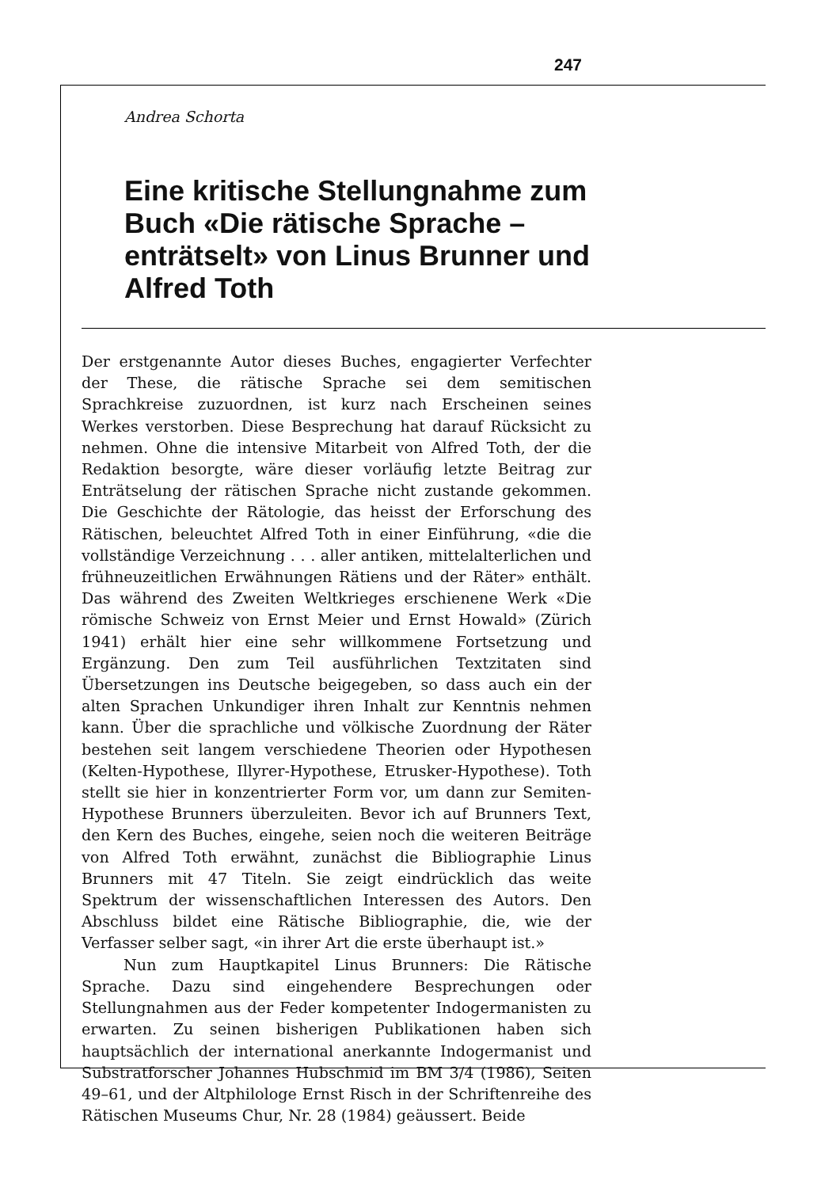247
Andrea Schorta
Eine kritische Stellungnahme zum Buch «Die rätische Sprache – enträtselt» von Linus Brunner und Alfred Toth
Der erstgenannte Autor dieses Buches, engagierter Verfechter der These, die rätische Sprache sei dem semitischen Sprachkreise zuzuordnen, ist kurz nach Erscheinen seines Werkes verstorben. Diese Besprechung hat darauf Rücksicht zu nehmen. Ohne die intensive Mitarbeit von Alfred Toth, der die Redaktion besorgte, wäre dieser vorläufig letzte Beitrag zur Enträtselung der rätischen Sprache nicht zustande gekommen. Die Geschichte der Rätologie, das heisst der Erforschung des Rätischen, beleuchtet Alfred Toth in einer Einführung, «die die vollständige Verzeichnung . . . aller antiken, mittelalterlichen und frühneuzeitlichen Erwähnungen Rätiens und der Räter» enthält. Das während des Zweiten Weltkrieges erschienene Werk «Die römische Schweiz von Ernst Meier und Ernst Howald» (Zürich 1941) erhält hier eine sehr willkommene Fortsetzung und Ergänzung. Den zum Teil ausführlichen Textzitaten sind Übersetzungen ins Deutsche beigegeben, so dass auch ein der alten Sprachen Unkundiger ihren Inhalt zur Kenntnis nehmen kann. Über die sprachliche und völkische Zuordnung der Räter bestehen seit langem verschiedene Theorien oder Hypothesen (Kelten-Hypothese, Illyrer-Hypothese, Etrusker-Hypothese). Toth stellt sie hier in konzentrierter Form vor, um dann zur Semiten-Hypothese Brunners überzuleiten. Bevor ich auf Brunners Text, den Kern des Buches, eingehe, seien noch die weiteren Beiträge von Alfred Toth erwähnt, zunächst die Bibliographie Linus Brunners mit 47 Titeln. Sie zeigt eindrücklich das weite Spektrum der wissenschaftlichen Interessen des Autors. Den Abschluss bildet eine Rätische Bibliographie, die, wie der Verfasser selber sagt, «in ihrer Art die erste überhaupt ist.»
Nun zum Hauptkapitel Linus Brunners: Die Rätische Sprache. Dazu sind eingehendere Besprechungen oder Stellungnahmen aus der Feder kompetenter Indogermanisten zu erwarten. Zu seinen bisherigen Publikationen haben sich hauptsächlich der international anerkannte Indogermanist und Substratforscher Johannes Hubschmid im BM 3/4 (1986), Seiten 49–61, und der Altphilologe Ernst Risch in der Schriftenreihe des Rätischen Museums Chur, Nr. 28 (1984) geäussert. Beide